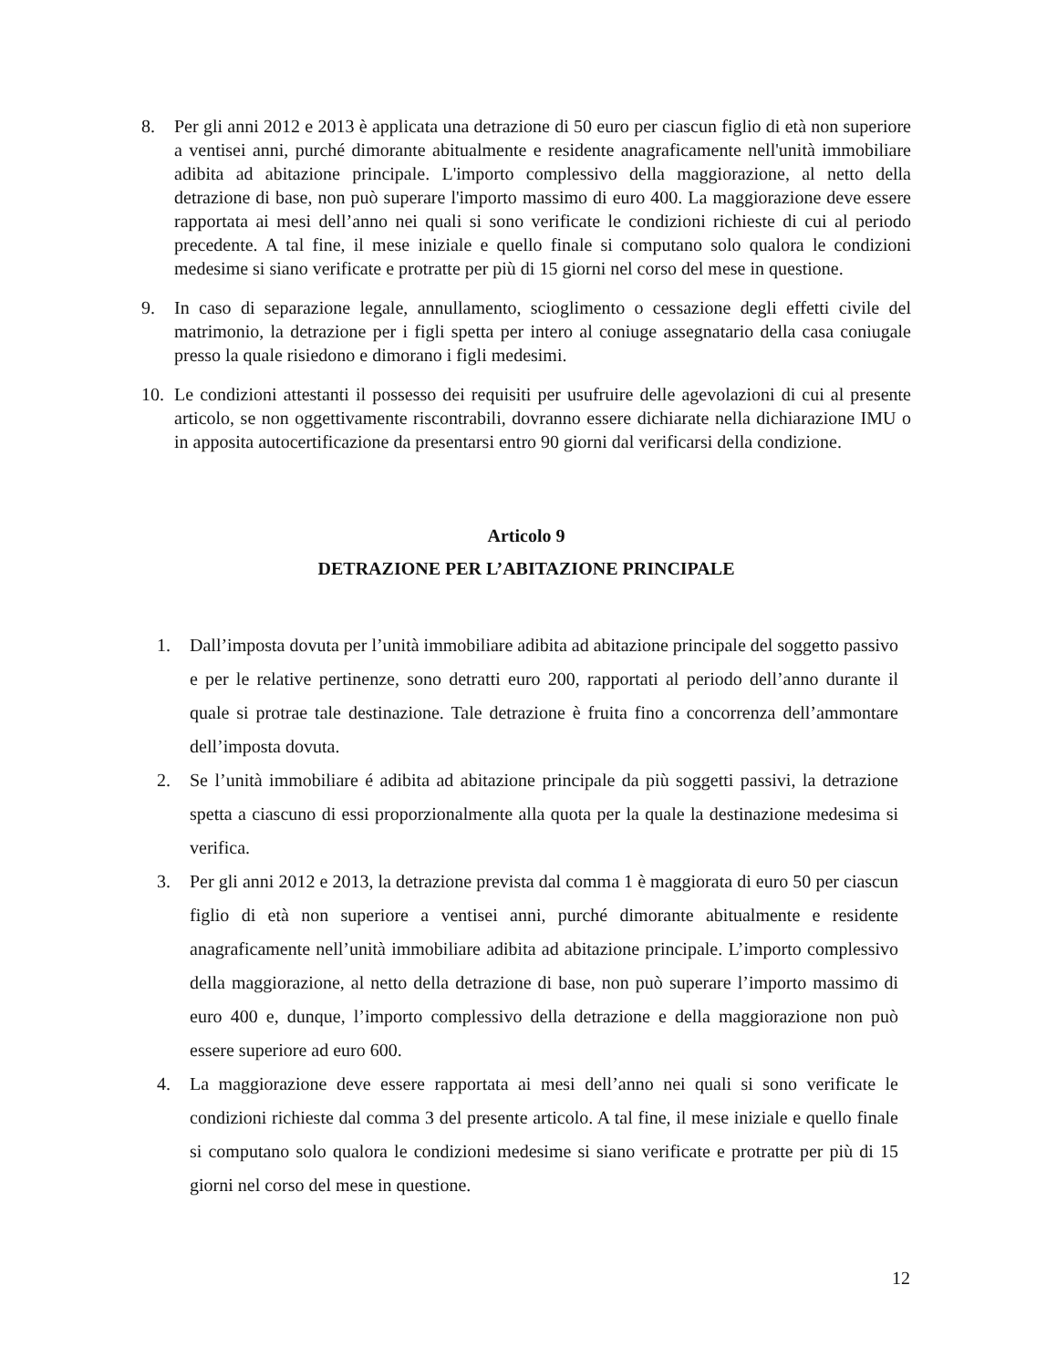8. Per gli anni 2012 e 2013 è applicata una detrazione di 50 euro per ciascun figlio di età non superiore a ventisei anni, purché dimorante abitualmente e residente anagraficamente nell'unità immobiliare adibita ad abitazione principale. L'importo complessivo della maggiorazione, al netto della detrazione di base, non può superare l'importo massimo di euro 400. La maggiorazione deve essere rapportata ai mesi dell’anno nei quali si sono verificate le condizioni richieste di cui al periodo precedente. A tal fine, il mese iniziale e quello finale si computano solo qualora le condizioni medesime si siano verificate e protratte per più di 15 giorni nel corso del mese in questione.
9. In caso di separazione legale, annullamento, scioglimento o cessazione degli effetti civile del matrimonio, la detrazione per i figli spetta per intero al coniuge assegnatario della casa coniugale presso la quale risiedono e dimorano i figli medesimi.
10. Le condizioni attestanti il possesso dei requisiti per usufruire delle agevolazioni di cui al presente articolo, se non oggettivamente riscontrabili, dovranno essere dichiarate nella dichiarazione IMU o in apposita autocertificazione da presentarsi entro 90 giorni dal verificarsi della condizione.
Articolo 9
DETRAZIONE PER L’ABITAZIONE PRINCIPALE
1. Dall’imposta dovuta per l’unità immobiliare adibita ad abitazione principale del soggetto passivo e per le relative pertinenze, sono detratti euro 200, rapportati al periodo dell’anno durante il quale si protrae tale destinazione. Tale detrazione è fruita fino a concorrenza dell’ammontare dell’imposta dovuta.
2. Se l’unità immobiliare é adibita ad abitazione principale da più soggetti passivi, la detrazione spetta a ciascuno di essi proporzionalmente alla quota per la quale la destinazione medesima si verifica.
3. Per gli anni 2012 e 2013, la detrazione prevista dal comma 1 è maggiorata di euro 50 per ciascun figlio di età non superiore a ventisei anni, purché dimorante abitualmente e residente anagraficamente nell’unità immobiliare adibita ad abitazione principale. L’importo complessivo della maggiorazione, al netto della detrazione di base, non può superare l’importo massimo di euro 400 e, dunque, l’importo complessivo della detrazione e della maggiorazione non può essere superiore ad euro 600.
4. La maggiorazione deve essere rapportata ai mesi dell’anno nei quali si sono verificate le condizioni richieste dal comma 3 del presente articolo. A tal fine, il mese iniziale e quello finale si computano solo qualora le condizioni medesime si siano verificate e protratte per più di 15 giorni nel corso del mese in questione.
12